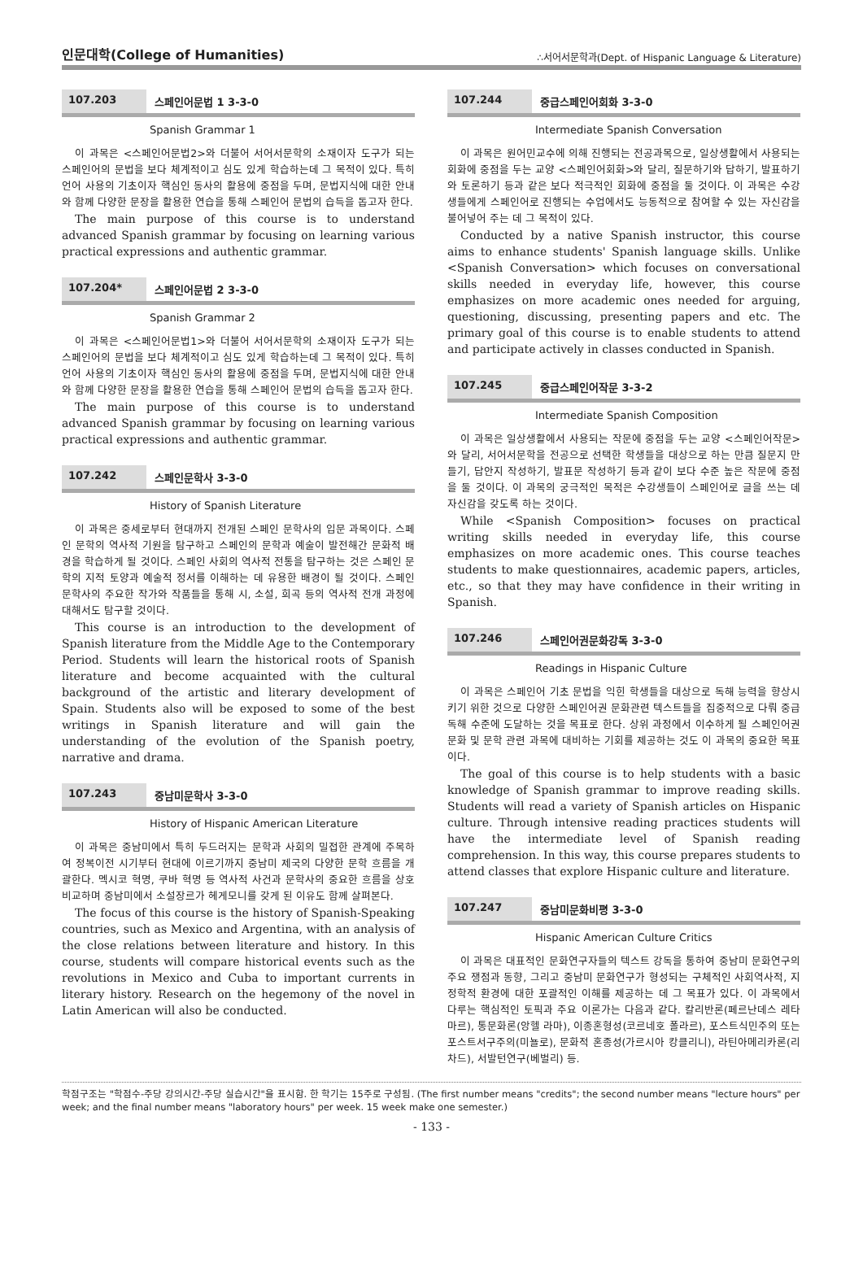인문대학(College of Humanities) ∴서어서문학과(Dept. of Hispanic Language & Literature)
107.203 스페인어문법 1 3-3-0
Spanish Grammar 1
이 과목은 <스페인어문법2>와 더불어 서어서문학의 소재이자 도구가 되는 스페인어의 문법을 보다 체계적이고 심도 있게 학습하는데 그 목적이 있다. 특히 언어 사용의 기초이자 핵심인 동사의 활용에 중점을 두며, 문법지식에 대한 안내와 함께 다양한 문장을 활용한 연습을 통해 스페인어 문법의 습득을 돕고자 한다.
The main purpose of this course is to understand advanced Spanish grammar by focusing on learning various practical expressions and authentic grammar.
107.204* 스페인어문법 2 3-3-0
Spanish Grammar 2
이 과목은 <스페인어문법1>와 더불어 서어서문학의 소재이자 도구가 되는 스페인어의 문법을 보다 체계적이고 심도 있게 학습하는데 그 목적이 있다. 특히 언어 사용의 기초이자 핵심인 동사의 활용에 중점을 두며, 문법지식에 대한 안내와 함께 다양한 문장을 활용한 연습을 통해 스페인어 문법의 습득을 돕고자 한다.
The main purpose of this course is to understand advanced Spanish grammar by focusing on learning various practical expressions and authentic grammar.
107.242 스페인문학사 3-3-0
History of Spanish Literature
이 과목은 중세로부터 현대까지 전개된 스페인 문학사의 입문 과목이다. 스페인 문학의 역사적 기원을 탐구하고 스페인의 문학과 예술이 발전해간 문화적 배경을 학습하게 될 것이다. 스페인 사회의 역사적 전통을 탐구하는 것은 스페인 문학의 지적 토양과 예술적 정서를 이해하는 데 유용한 배경이 될 것이다. 스페인 문학사의 주요한 작가와 작품들을 통해 시, 소설, 희곡 등의 역사적 전개 과정에 대해서도 탐구할 것이다.
This course is an introduction to the development of Spanish literature from the Middle Age to the Contemporary Period. Students will learn the historical roots of Spanish literature and become acquainted with the cultural background of the artistic and literary development of Spain. Students also will be exposed to some of the best writings in Spanish literature and will gain the understanding of the evolution of the Spanish poetry, narrative and drama.
107.243 중남미문학사 3-3-0
History of Hispanic American Literature
이 과목은 중남미에서 특히 두드러지는 문학과 사회의 밀접한 관계에 주목하여 정복이전 시기부터 현대에 이르기까지 중남미 제국의 다양한 문학 흐름을 개괄한다. 멕시코 혁명, 쿠바 혁명 등 역사적 사건과 문학사의 중요한 흐름을 상호 비교하며 중남미에서 소설장르가 헤게모니를 갖게 된 이유도 함께 살펴본다.
The focus of this course is the history of Spanish-Speaking countries, such as Mexico and Argentina, with an analysis of the close relations between literature and history. In this course, students will compare historical events such as the revolutions in Mexico and Cuba to important currents in literary history. Research on the hegemony of the novel in Latin American will also be conducted.
107.244 중급스페인어회화 3-3-0
Intermediate Spanish Conversation
이 과목은 원어민교수에 의해 진행되는 전공과목으로, 일상생활에서 사용되는 회화에 중점을 두는 교양 <스페인어회화>와 달리, 질문하기와 답하기, 발표하기와 토론하기 등과 같은 보다 적극적인 회화에 중점을 둘 것이다. 이 과목은 수강생들에게 스페인어로 진행되는 수업에서도 능동적으로 참여할 수 있는 자신감을 불어넣어 주는 데 그 목적이 있다.
Conducted by a native Spanish instructor, this course aims to enhance students' Spanish language skills. Unlike <Spanish Conversation> which focuses on conversational skills needed in everyday life, however, this course emphasizes on more academic ones needed for arguing, questioning, discussing, presenting papers and etc. The primary goal of this course is to enable students to attend and participate actively in classes conducted in Spanish.
107.245 중급스페인어작문 3-3-2
Intermediate Spanish Composition
이 과목은 일상생활에서 사용되는 작문에 중점을 두는 교양 <스페인어작문>와 달리, 서어서문학을 전공으로 선택한 학생들을 대상으로 하는 만큼 질문지 만들기, 답안지 작성하기, 발표문 작성하기 등과 같이 보다 수준 높은 작문에 중점을 둘 것이다. 이 과목의 궁극적인 목적은 수강생들이 스페인어로 글을 쓰는 데 자신감을 갖도록 하는 것이다.
While <Spanish Composition> focuses on practical writing skills needed in everyday life, this course emphasizes on more academic ones. This course teaches students to make questionnaires, academic papers, articles, etc., so that they may have confidence in their writing in Spanish.
107.246 스페인어권문화강독 3-3-0
Readings in Hispanic Culture
이 과목은 스페인어 기초 문법을 익힌 학생들을 대상으로 독해 능력을 향상시키기 위한 것으로 다양한 스페인어권 문화관련 텍스트들을 집중적으로 다뤄 중급 독해 수준에 도달하는 것을 목표로 한다. 상위 과정에서 이수하게 될 스페인어권 문화 및 문학 관련 과목에 대비하는 기회를 제공하는 것도 이 과목의 중요한 목표이다.
The goal of this course is to help students with a basic knowledge of Spanish grammar to improve reading skills. Students will read a variety of Spanish articles on Hispanic culture. Through intensive reading practices students will have the intermediate level of Spanish reading comprehension. In this way, this course prepares students to attend classes that explore Hispanic culture and literature.
107.247 중남미문화비평 3-3-0
Hispanic American Culture Critics
이 과목은 대표적인 문화연구자들의 텍스트 강독을 통하여 중남미 문화연구의 주요 쟁점과 동향, 그리고 중남미 문화연구가 형성되는 구체적인 사회역사적, 지정학적 환경에 대한 포괄적인 이해를 제공하는 데 그 목표가 있다. 이 과목에서 다루는 핵심적인 토픽과 주요 이론가는 다음과 같다. 칼리반론(페르난데스 레타마르), 통문화론(앙헬 라마), 이종혼형성(코르네호 폴라르), 포스트식민주의 또는 포스트서구주의(미뇰로), 문화적 혼종성(가르시아 캉클리니), 라틴아메리카론(리차드), 서발턴연구(베벌리) 등.
학점구조는 "학점수-주당 강의시간-주당 실습시간"을 표시함. 한 학기는 15주로 구성됨. (The first number means "credits"; the second number means "lecture hours" per week; and the final number means "laboratory hours" per week. 15 week make one semester.)
- 133 -